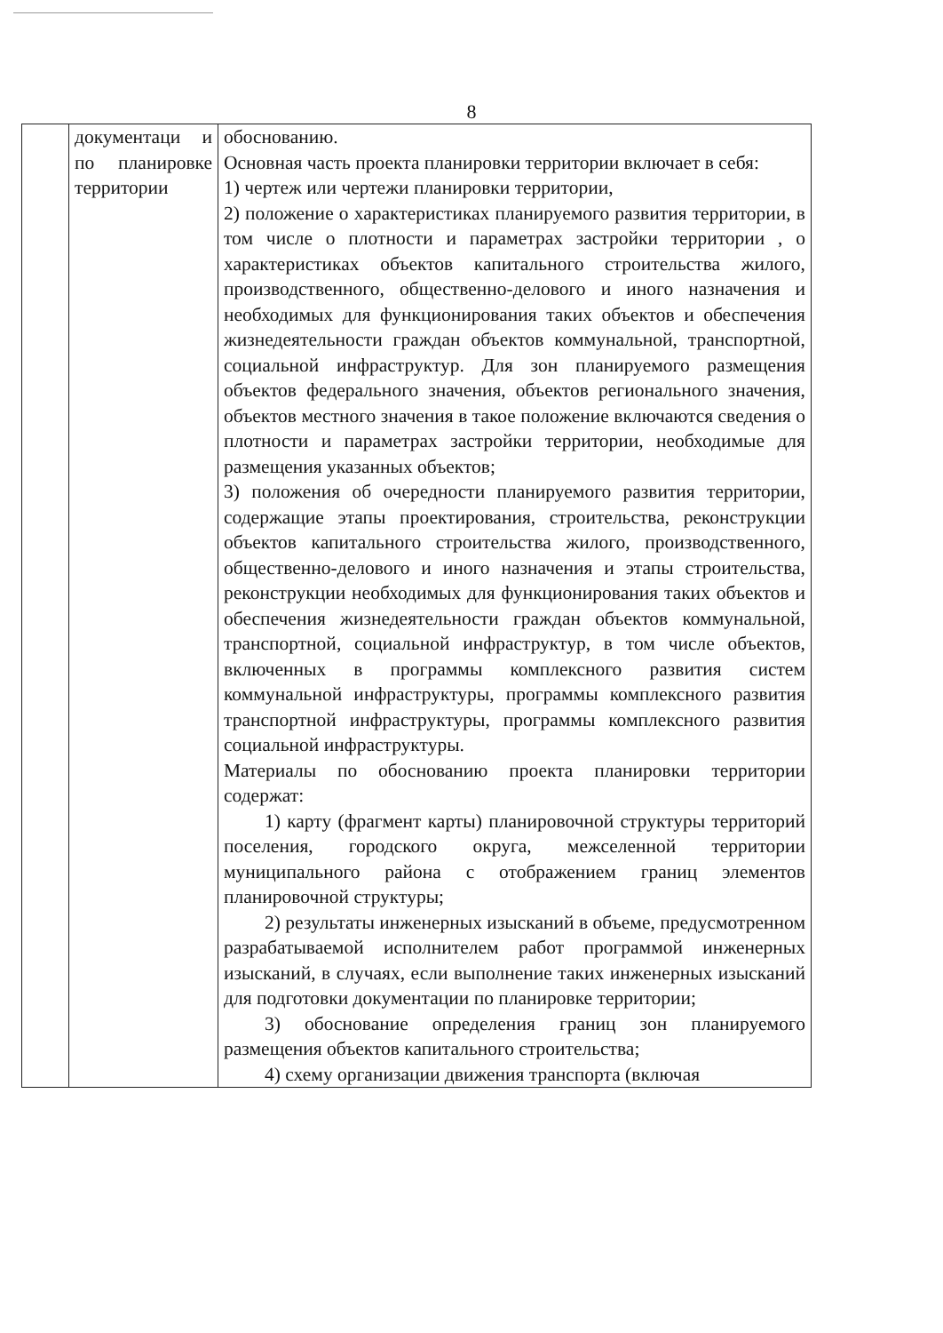8
| | документаци и по планировке территории | обоснованию. Основная часть проекта планировки территории включает в себя: 1) чертеж или чертежи планировки территории, 2) положение о характеристиках планируемого развития территории, в том числе о плотности и параметрах застройки территории , о характеристиках объектов капитального строительства жилого, производственного, общественно-делового и иного назначения и необходимых для функционирования таких объектов и обеспечения жизнедеятельности граждан объектов коммунальной, транспортной, социальной инфраструктур. Для зон планируемого размещения объектов федерального значения, объектов регионального значения, объектов местного значения в такое положение включаются сведения о плотности и параметрах застройки территории, необходимые для размещения указанных объектов; 3) положения об очередности планируемого развития территории, содержащие этапы проектирования, строительства, реконструкции объектов капитального строительства жилого, производственного, общественно-делового и иного назначения и этапы строительства, реконструкции необходимых для функционирования таких объектов и обеспечения жизнедеятельности граждан объектов коммунальной, транспортной, социальной инфраструктур, в том числе объектов, включенных в программы комплексного развития систем коммунальной инфраструктуры, программы комплексного развития транспортной инфраструктуры, программы комплексного развития социальной инфраструктуры. Материалы по обоснованию проекта планировки территории содержат: 1) карту (фрагмент карты) планировочной структуры территорий поселения, городского округа, межселенной территории муниципального района с отображением границ элементов планировочной структуры; 2) результаты инженерных изысканий в объеме, предусмотренном разрабатываемой исполнителем работ программой инженерных изысканий, в случаях, если выполнение таких инженерных изысканий для подготовки документации по планировке территории; 3) обоснование определения границ зон планируемого размещения объектов капитального строительства; 4) схему организации движения транспорта (включая |